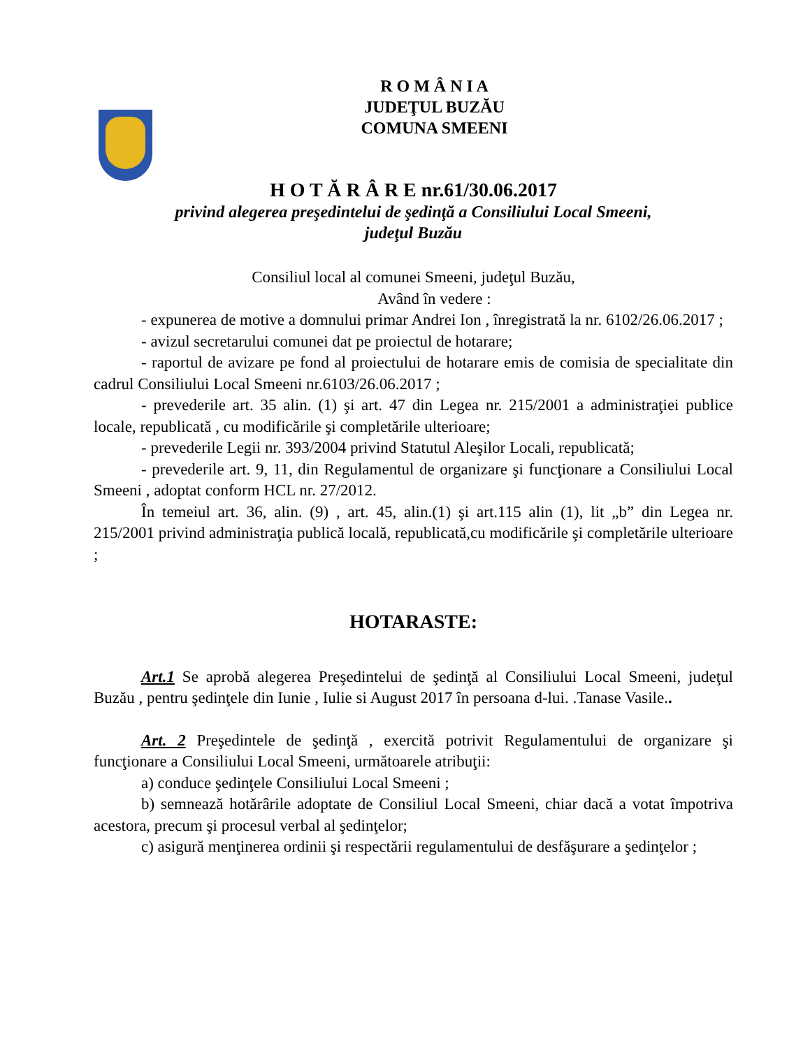R O M Â N I A
JUDEŢUL BUZĂU
COMUNA SMEENI
H O T Ă R Â R E nr.61/30.06.2017
privind alegerea preşedintelui de şedinţă a Consiliului Local Smeeni,
judeţul Buzău
Consiliul local al comunei Smeeni, judeţul Buzău,
Având în vedere :
- expunerea de motive a domnului primar Andrei Ion , înregistrată la nr. 6102/26.06.2017 ;
- avizul secretarului comunei dat pe proiectul de hotarare;
- raportul de avizare pe fond al proiectului de hotarare emis de comisia de specialitate din cadrul Consiliului Local Smeeni nr.6103/26.06.2017 ;
- prevederile art. 35 alin. (1) şi art. 47 din Legea nr. 215/2001 a administraţiei publice locale, republicată , cu modificările şi completările ulterioare;
- prevederile Legii nr. 393/2004 privind Statutul Aleşilor Locali, republicată;
- prevederile art. 9, 11, din Regulamentul de organizare şi funcţionare a Consiliului Local Smeeni , adoptat conform HCL nr. 27/2012.
În temeiul art. 36, alin. (9) , art. 45, alin.(1) şi art.115 alin (1), lit „b” din Legea nr. 215/2001 privind administraţia publică locală, republicată,cu modificările şi completările ulterioare ;
HOTARASTE:
Art.1 Se aprobă alegerea Preşedintelui de şedinţă al Consiliului Local Smeeni, judeţul Buzău , pentru şedinţele din Iunie , Iulie si August 2017 în persoana d-lui. .Tanase Vasile..
Art. 2 Preşedintele de şedinţă , exercită potrivit Regulamentului de organizare şi funcţionare a Consiliului Local Smeeni, următoarele atribuţii:
a) conduce şedinţele Consiliului Local Smeeni ;
b) semnează hotărârile adoptate de Consiliul Local Smeeni, chiar dacă a votat împotriva acestora, precum şi procesul verbal al şedinţelor;
c) asigură menţinerea ordinii şi respectării regulamentului de desfăşurare a şedinţelor ;